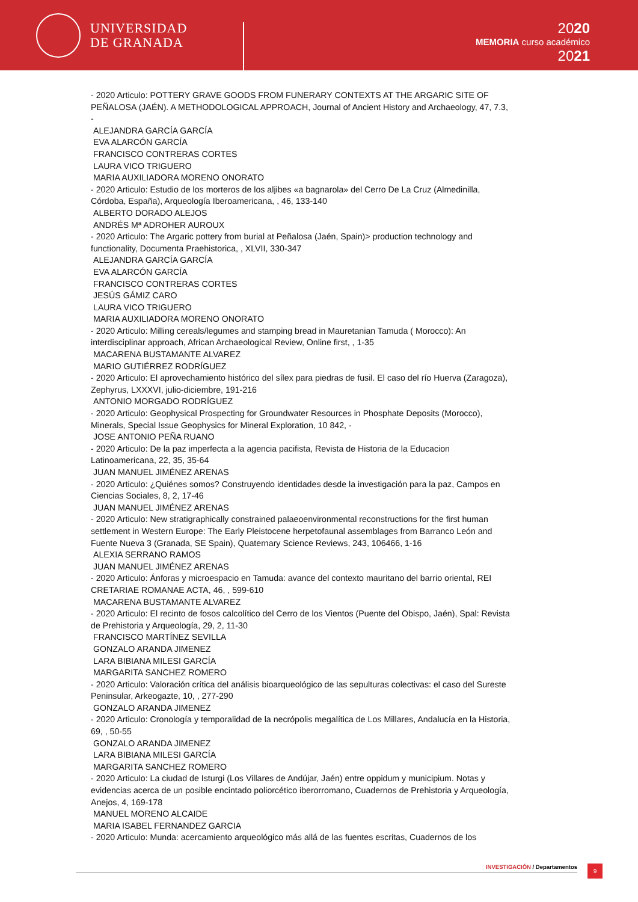UNIVERSIDAD
DE GRANADA
2020
MEMORIA curso académico
2021
- 2020 Articulo: POTTERY GRAVE GOODS FROM FUNERARY CONTEXTS AT THE ARGARIC SITE OF PEÑALOSA (JAÉN). A METHODOLOGICAL APPROACH, Journal of Ancient History and Archaeology, 47, 7.3, -
ALEJANDRA GARCÍA GARCÍA
EVA ALARCÓN GARCÍA
FRANCISCO CONTRERAS CORTES
LAURA VICO TRIGUERO
MARIA AUXILIADORA MORENO ONORATO
- 2020 Articulo: Estudio de los morteros de los aljibes «a bagnarola» del Cerro De La Cruz (Almedinilla, Córdoba, España), Arqueología Iberoamericana, , 46, 133-140
ALBERTO DORADO ALEJOS
ANDRÉS Mª ADROHER AUROUX
- 2020 Articulo: The Argaric pottery from burial at Peñalosa (Jaén, Spain)> production technology and functionality, Documenta Praehistorica, , XLVII, 330-347
ALEJANDRA GARCÍA GARCÍA
EVA ALARCÓN GARCÍA
FRANCISCO CONTRERAS CORTES
JESÚS GÁMIZ CARO
LAURA VICO TRIGUERO
MARIA AUXILIADORA MORENO ONORATO
- 2020 Articulo: Milling cereals/legumes and stamping bread in Mauretanian Tamuda ( Morocco): An interdisciplinar approach, African Archaeological Review, Online first, , 1-35
MACARENA BUSTAMANTE ALVAREZ
MARIO GUTIÉRREZ RODRÍGUEZ
- 2020 Articulo: El aprovechamiento histórico del sílex para piedras de fusil. El caso del río Huerva (Zaragoza), Zephyrus, LXXXVI, julio-diciembre, 191-216
ANTONIO MORGADO RODRÍGUEZ
- 2020 Articulo: Geophysical Prospecting for Groundwater Resources in Phosphate Deposits (Morocco), Minerals, Special Issue Geophysics for Mineral Exploration, 10 842, -
JOSE ANTONIO PEÑA RUANO
- 2020 Articulo: De la paz imperfecta a la agencia pacifista, Revista de Historia de la Educacion Latinoamericana, 22, 35, 35-64
JUAN MANUEL JIMÉNEZ ARENAS
- 2020 Articulo: ¿Quiénes somos? Construyendo identidades desde la investigación para la paz, Campos en Ciencias Sociales, 8, 2, 17-46
JUAN MANUEL JIMÉNEZ ARENAS
- 2020 Articulo: New stratigraphically constrained palaeoenvironmental reconstructions for the first human settlement in Western Europe: The Early Pleistocene herpetofaunal assemblages from Barranco León and Fuente Nueva 3 (Granada, SE Spain), Quaternary Science Reviews, 243, 106466, 1-16
ALEXIA SERRANO RAMOS
JUAN MANUEL JIMÉNEZ ARENAS
- 2020 Articulo: Ánforas y microespacio en Tamuda: avance del contexto mauritano del barrio oriental, REI CRETARIAE ROMANAE ACTA, 46, , 599-610
MACARENA BUSTAMANTE ALVAREZ
- 2020 Articulo: El recinto de fosos calcolítico del Cerro de los Vientos (Puente del Obispo, Jaén), Spal: Revista de Prehistoria y Arqueología, 29, 2, 11-30
FRANCISCO MARTÍNEZ SEVILLA
GONZALO ARANDA JIMENEZ
LARA BIBIANA MILESI GARCÍA
MARGARITA SANCHEZ ROMERO
- 2020 Articulo: Valoración crítica del análisis bioarqueológico de las sepulturas colectivas: el caso del Sureste Peninsular, Arkeogazte, 10, , 277-290
GONZALO ARANDA JIMENEZ
- 2020 Articulo: Cronología y temporalidad de la necrópolis megalítica de Los Millares, Andalucía en la Historia, 69, , 50-55
GONZALO ARANDA JIMENEZ
LARA BIBIANA MILESI GARCÍA
MARGARITA SANCHEZ ROMERO
- 2020 Articulo: La ciudad de Isturgi (Los Villares de Andújar, Jaén) entre oppidum y municipium. Notas y evidencias acerca de un posible encintado poliorcético iberorromano, Cuadernos de Prehistoria y Arqueología, Anejos, 4, 169-178
MANUEL MORENO ALCAIDE
MARIA ISABEL FERNANDEZ GARCIA
- 2020 Articulo: Munda: acercamiento arqueológico más allá de las fuentes escritas, Cuadernos de los
INVESTIGACIÓN / Departamentos 9